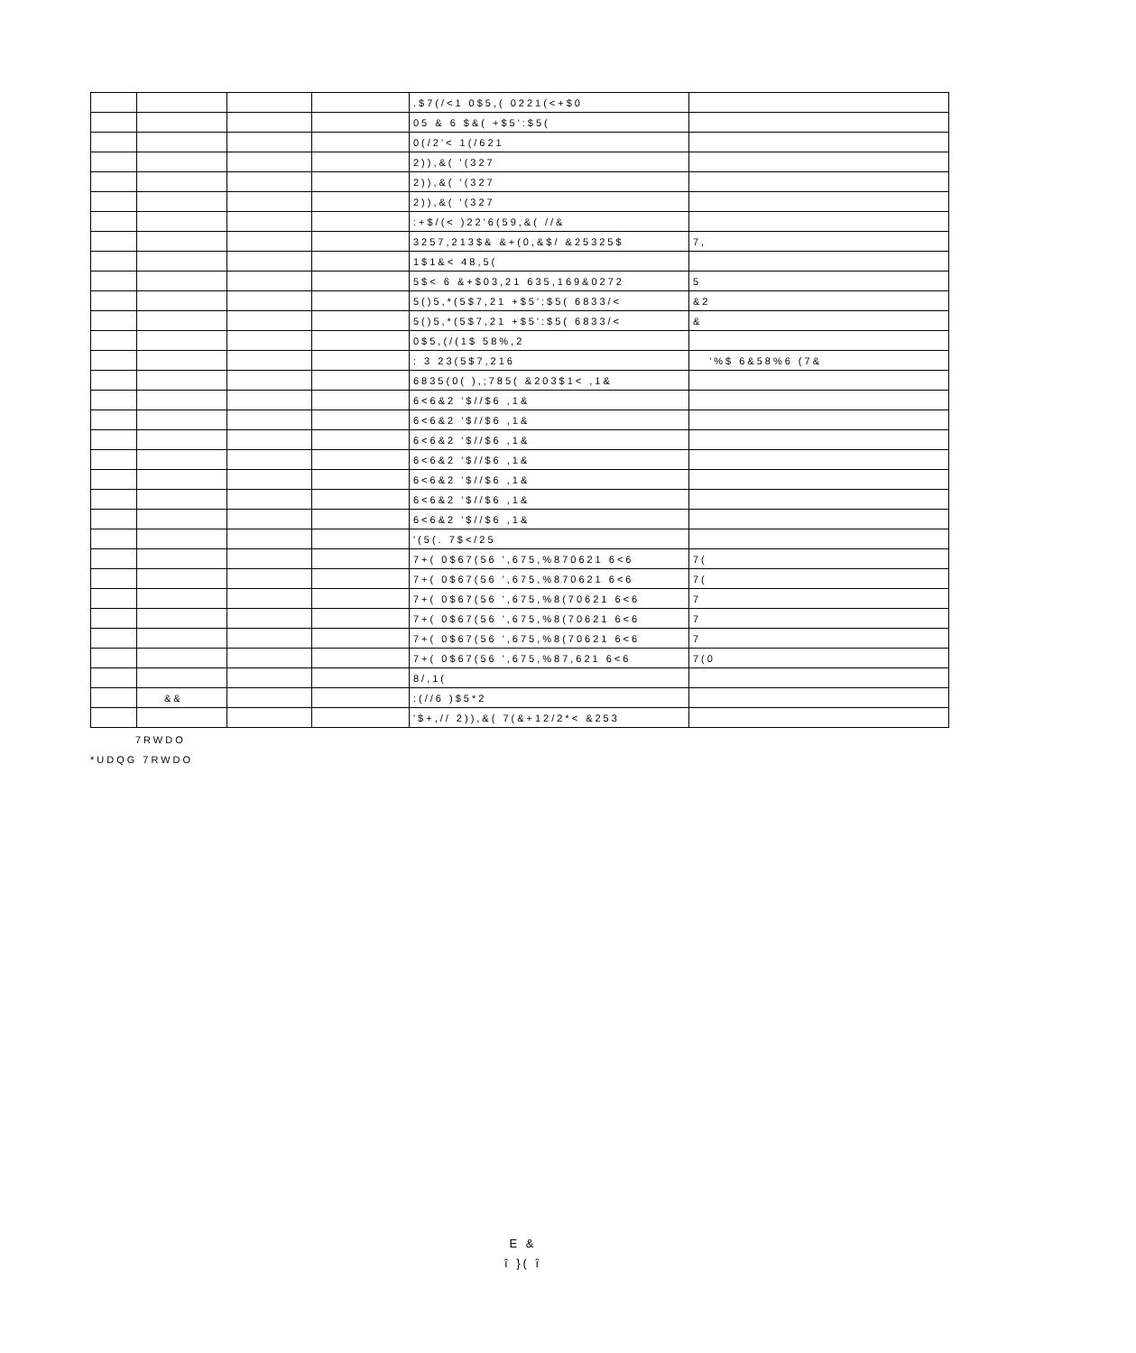| | | | | .$7(/<1 0$5,( 0221(<+$0 | |
| | | | | 05 & 6 $&( +$5':$5( | |
| | | | | 0(/2'< 1(/621 | |
| | | | | 2)),&( '(327 | |
| | | | | 2)),&( '(327 | |
| | | | | 2)),&( '(327 | |
| | | | | :+$/(< )22'6(59,&( //& | |
| | | | | 3257,213$& &+(0,&$/ &25325$ | 7, |
| | | | | 1$1&< 48,5( | |
| | | | | 5$< 6 &+$03,21 635,169&0272 | 5 |
| | | | | 5()5,*(5$7,21 +$5':$5( 6833/< | &2 |
| | | | | 5()5,*(5$7,21 +$5':$5( 6833/< | & |
| | | | | 0$5,(/(1$ 58%,2 | |
| | | | | : 3 23(5$7,216 | '%$ 6&58%6 (7& |
| | | | | 6835(0( ),;785( &203$1< ,1& | |
| | | | | 6<6&2 '$//$6 ,1& | |
| | | | | 6<6&2 '$//$6 ,1& | |
| | | | | 6<6&2 '$//$6 ,1& | |
| | | | | 6<6&2 '$//$6 ,1& | |
| | | | | 6<6&2 '$//$6 ,1& | |
| | | | | 6<6&2 '$//$6 ,1& | |
| | | | | 6<6&2 '$//$6 ,1& | |
| | | | | '(5(. 7$</25 | |
| | | | | 7+( 0$67(56 ',675,%870621 6<6 | 7( |
| | | | | 7+( 0$67(56 ',675,%870621 6<6 | 7( |
| | | | | 7+( 0$67(56 ',675,%8(70621 6<6 | 7 |
| | | | | 7+( 0$67(56 ',675,%8(70621 6<6 | 7 |
| | | | | 7+( 0$67(56 ',675,%8(70621 6<6 | 7 |
| | | | | 7+( 0$67(56 ',675,%87,621 6<6 | 7(0 |
| | | | | 8/,1( | |
| | && | | | :(//6 )$5*2 | |
| | | | | '$+,// 2)),&( 7(&+12/2*< &253 | |
7RWDO
*UDQG 7RWDO
E &
î }( î